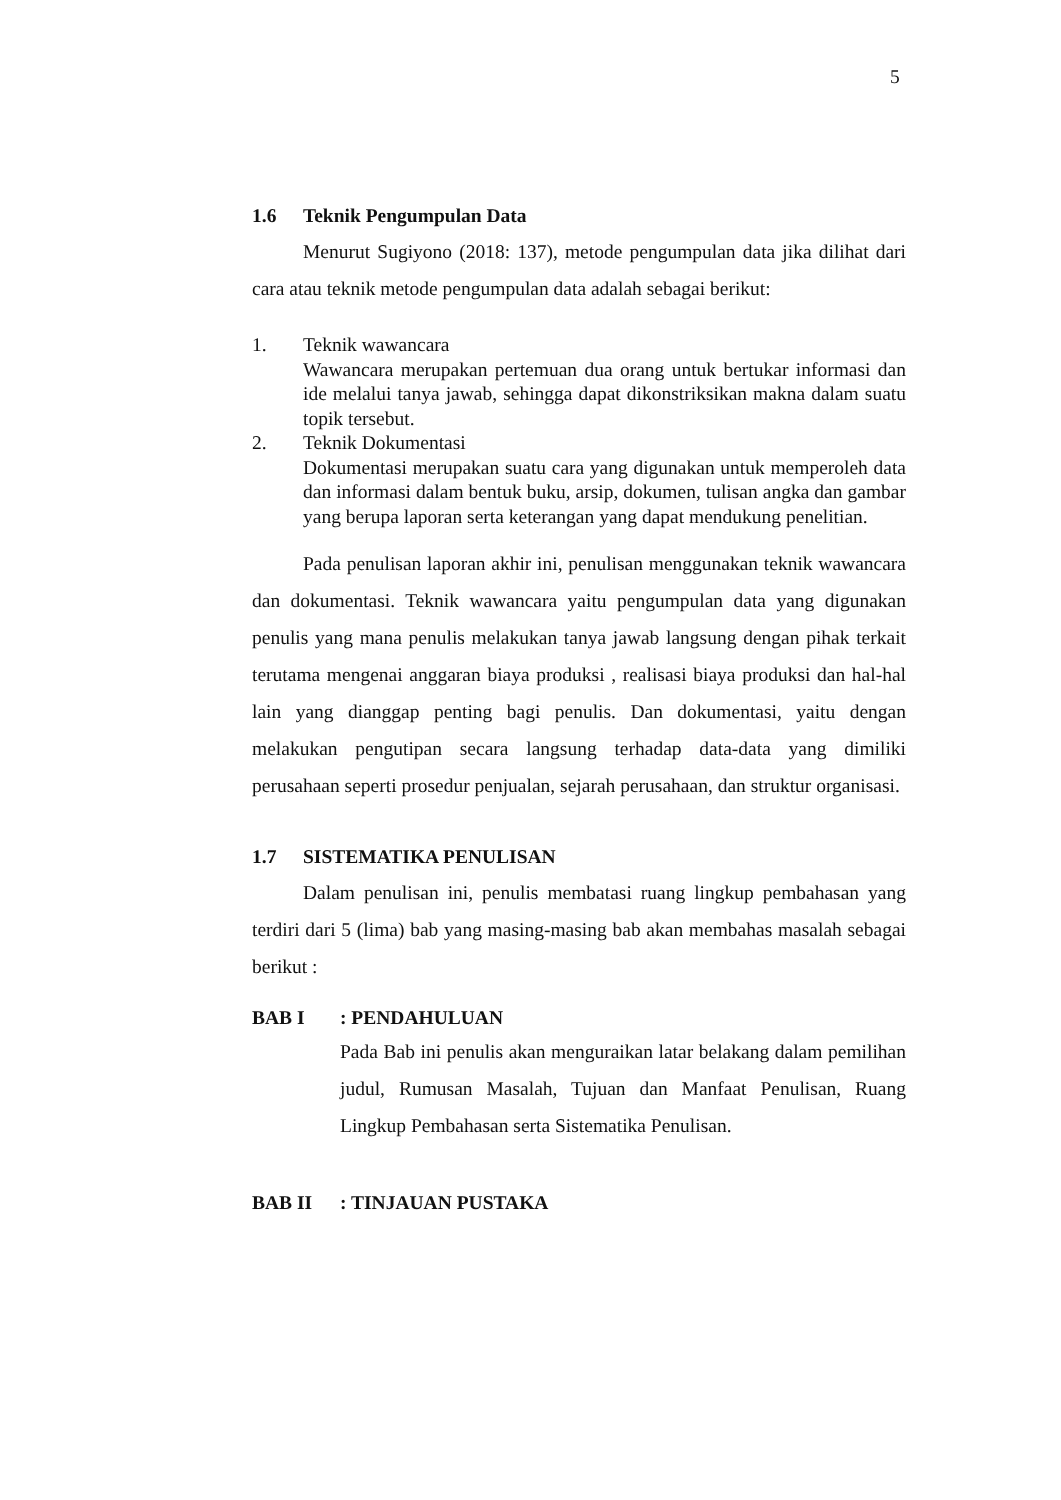5
1.6 Teknik Pengumpulan Data
Menurut Sugiyono (2018: 137), metode pengumpulan data jika dilihat dari cara atau teknik metode pengumpulan data adalah sebagai berikut:
1. Teknik wawancara
Wawancara merupakan pertemuan dua orang untuk bertukar informasi dan ide melalui tanya jawab, sehingga dapat dikonstriksikan makna dalam suatu topik tersebut.
2. Teknik Dokumentasi
Dokumentasi merupakan suatu cara yang digunakan untuk memperoleh data dan informasi dalam bentuk buku, arsip, dokumen, tulisan angka dan gambar yang berupa laporan serta keterangan yang dapat mendukung penelitian.
Pada penulisan laporan akhir ini, penulisan menggunakan teknik wawancara dan dokumentasi. Teknik wawancara yaitu pengumpulan data yang digunakan penulis yang mana penulis melakukan tanya jawab langsung dengan pihak terkait terutama mengenai anggaran biaya produksi , realisasi biaya produksi dan hal-hal lain yang dianggap penting bagi penulis. Dan dokumentasi, yaitu dengan melakukan pengutipan secara langsung terhadap data-data yang dimiliki perusahaan seperti prosedur penjualan, sejarah perusahaan, dan struktur organisasi.
1.7 SISTEMATIKA PENULISAN
Dalam penulisan ini, penulis membatasi ruang lingkup pembahasan yang terdiri dari 5 (lima) bab yang masing-masing bab akan membahas masalah sebagai berikut :
BAB I: PENDAHULUAN
Pada Bab ini penulis akan menguraikan latar belakang dalam pemilihan judul, Rumusan Masalah, Tujuan dan Manfaat Penulisan, Ruang Lingkup Pembahasan serta Sistematika Penulisan.
BAB II: TINJAUAN PUSTAKA